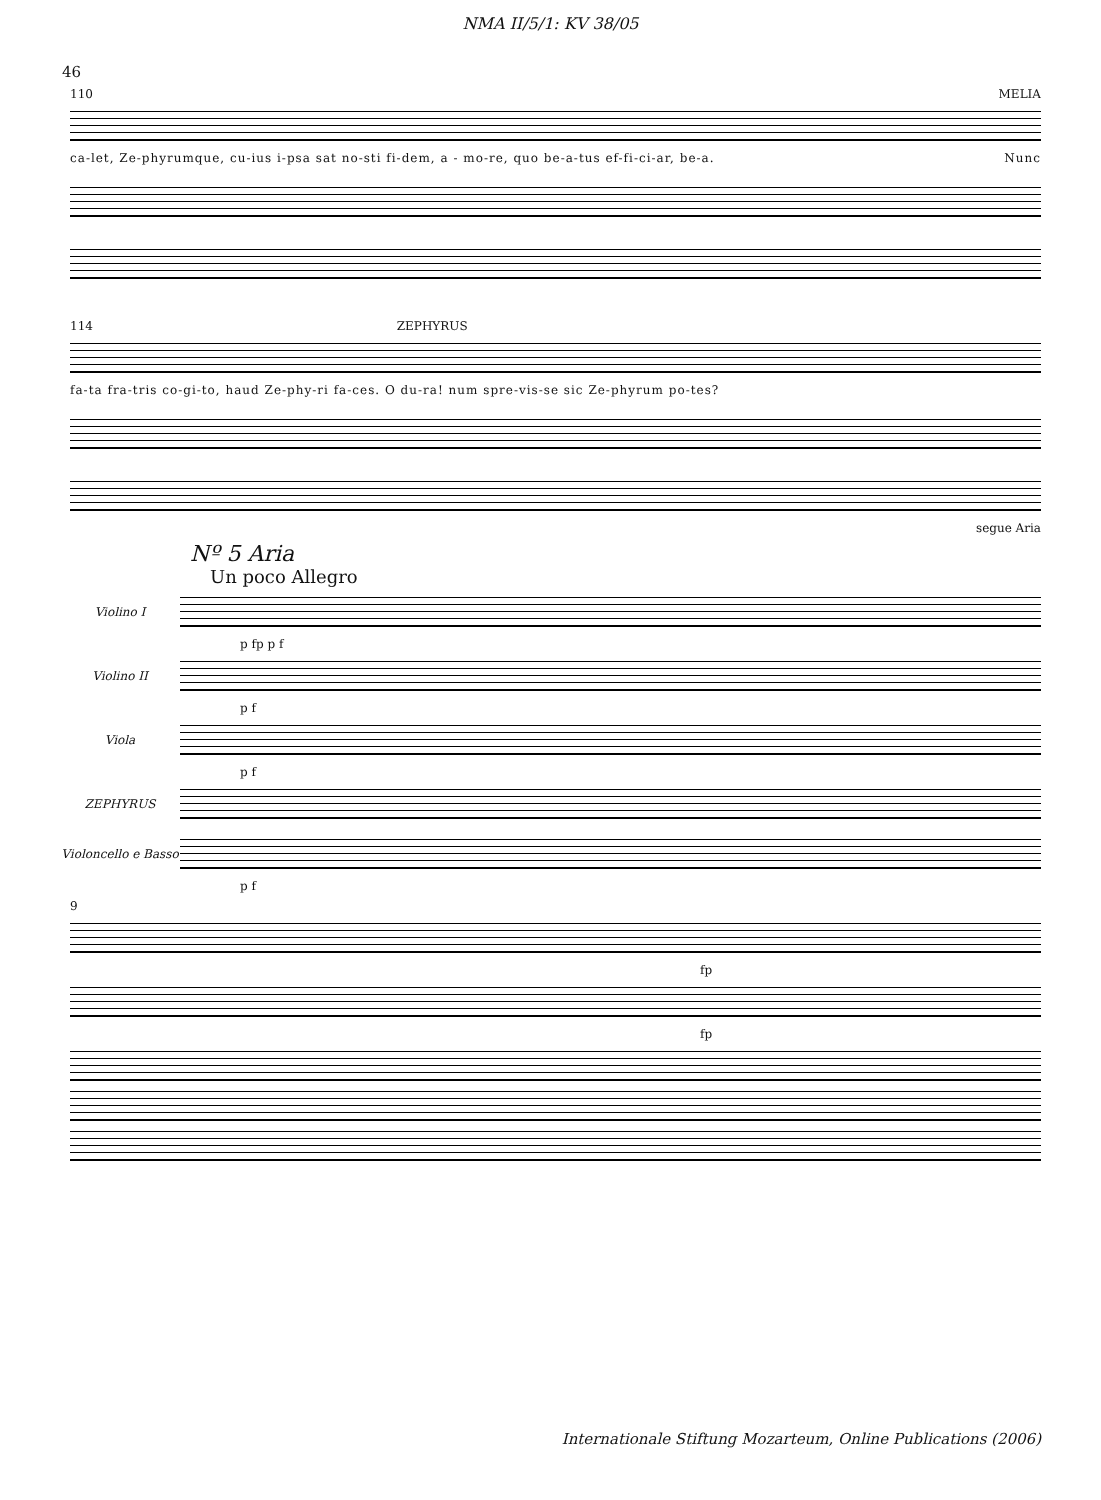NMA II/5/1: KV 38/05
46
110 MELIA
ca-let, Ze-phyrumque, cu-ius i-psa sat no-sti fi-dem, a - mo-re, quo be-a-tus ef-fi-ci-ar, be-a. Nunc
114 ZEPHYRUS
fa-ta fra-tris co-gi-to, haud Ze-phy-ri fa-ces. O du-ra! num spre-vis-se sic Ze-phyrum po-tes?
segue Aria
Nº 5 Aria
Un poco Allegro
Violino I
p fp p f
Violino II
p f
Viola
p f
ZEPHYRUS
Violoncello e Basso
p f
9
fp
fp
Internationale Stiftung Mozarteum, Online Publications (2006)